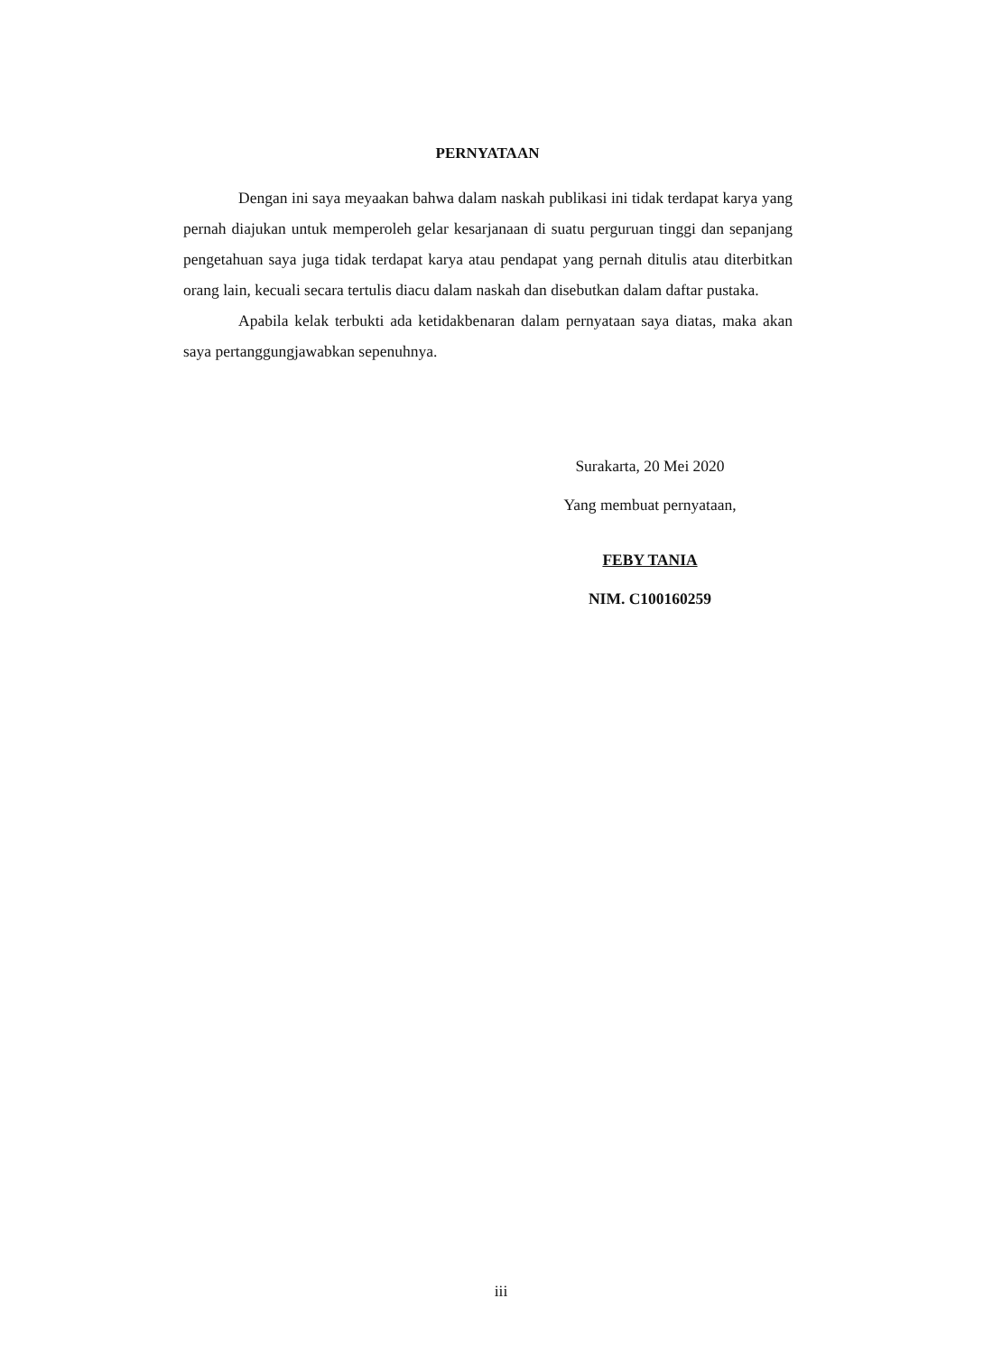PERNYATAAN
Dengan ini saya meyaakan bahwa dalam naskah publikasi ini tidak terdapat karya yang pernah diajukan untuk memperoleh gelar kesarjanaan di suatu perguruan tinggi dan sepanjang pengetahuan saya juga tidak terdapat karya atau pendapat yang pernah ditulis atau diterbitkan orang lain, kecuali secara tertulis diacu dalam naskah dan disebutkan dalam daftar pustaka.
Apabila kelak terbukti ada ketidakbenaran dalam pernyataan saya diatas, maka akan saya pertanggungjawabkan sepenuhnya.
Surakarta, 20 Mei 2020
Yang membuat pernyataan,
FEBY TANIA
NIM. C100160259
iii